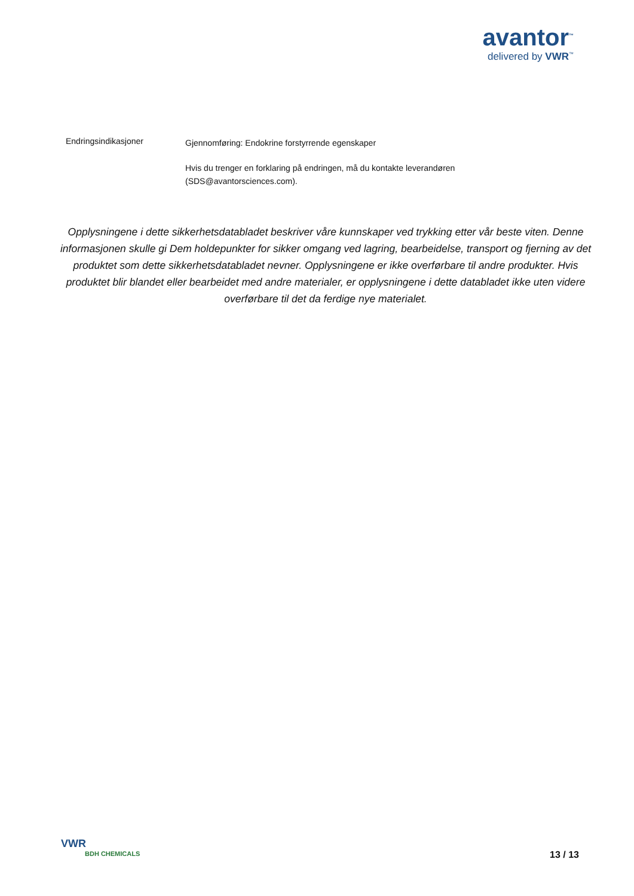avantor<sup>™</sup>
delivered by VWR<sup>™</sup>
Endringsindikasjoner
Gjennomføring: Endokrine forstyrrende egenskaper
Hvis du trenger en forklaring på endringen, må du kontakte leverandøren (SDS@avantorsciences.com).
Opplysningene i dette sikkerhetsdatabladet beskriver våre kunnskaper ved trykking etter vår beste viten. Denne informasjonen skulle gi Dem holdepunkter for sikker omgang ved lagring, bearbeidelse, transport og fjerning av det produktet som dette sikkerhetsdatabladet nevner. Opplysningene er ikke overførbare til andre produkter. Hvis produktet blir blandet eller bearbeidet med andre materialer, er opplysningene i dette databladet ikke uten videre overførbare til det da ferdige nye materialet.
VWR
BDH CHEMICALS
13 / 13